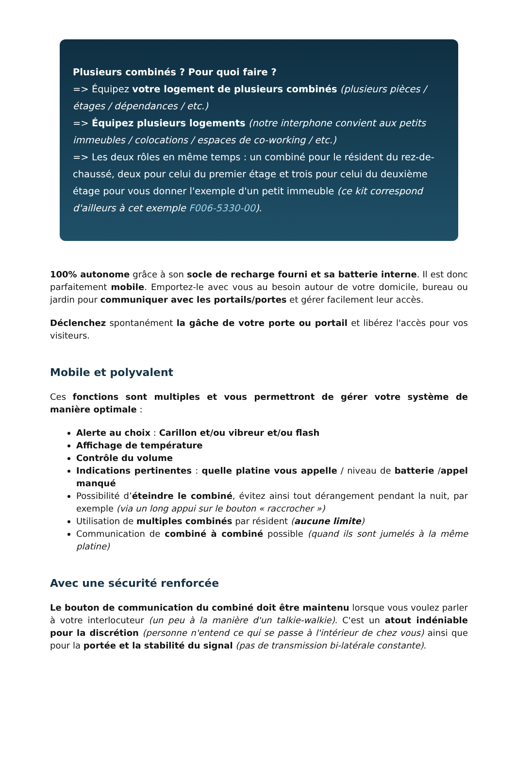Plusieurs combinés ? Pour quoi faire ?
=> Équipez votre logement de plusieurs combinés (plusieurs pièces / étages / dépendances / etc.)
=> Équipez plusieurs logements (notre interphone convient aux petits immeubles / colocations / espaces de co-working / etc.)
=> Les deux rôles en même temps : un combiné pour le résident du rez-de-chaussé, deux pour celui du premier étage et trois pour celui du deuxième étage pour vous donner l'exemple d'un petit immeuble (ce kit correspond d'ailleurs à cet exemple F006-5330-00).
100% autonome grâce à son socle de recharge fourni et sa batterie interne. Il est donc parfaitement mobile. Emportez-le avec vous au besoin autour de votre domicile, bureau ou jardin pour communiquer avec les portails/portes et gérer facilement leur accès.
Déclenchez spontanément la gâche de votre porte ou portail et libérez l'accès pour vos visiteurs.
Mobile et polyvalent
Ces fonctions sont multiples et vous permettront de gérer votre système de manière optimale :
Alerte au choix : Carillon et/ou vibreur et/ou flash
Affichage de température
Contrôle du volume
Indications pertinentes : quelle platine vous appelle / niveau de batterie /appel manqué
Possibilité d’éteindre le combiné, évitez ainsi tout dérangement pendant la nuit, par exemple (via un long appui sur le bouton « raccrocher »)
Utilisation de multiples combinés par résident (aucune limite)
Communication de combiné à combiné possible (quand ils sont jumelés à la même platine)
Avec une sécurité renforcée
Le bouton de communication du combiné doit être maintenu lorsque vous voulez parler à votre interlocuteur (un peu à la manière d'un talkie-walkie). C'est un atout indéniable pour la discrétion (personne n'entend ce qui se passe à l'intérieur de chez vous) ainsi que pour la portée et la stabilité du signal (pas de transmission bi-latérale constante).